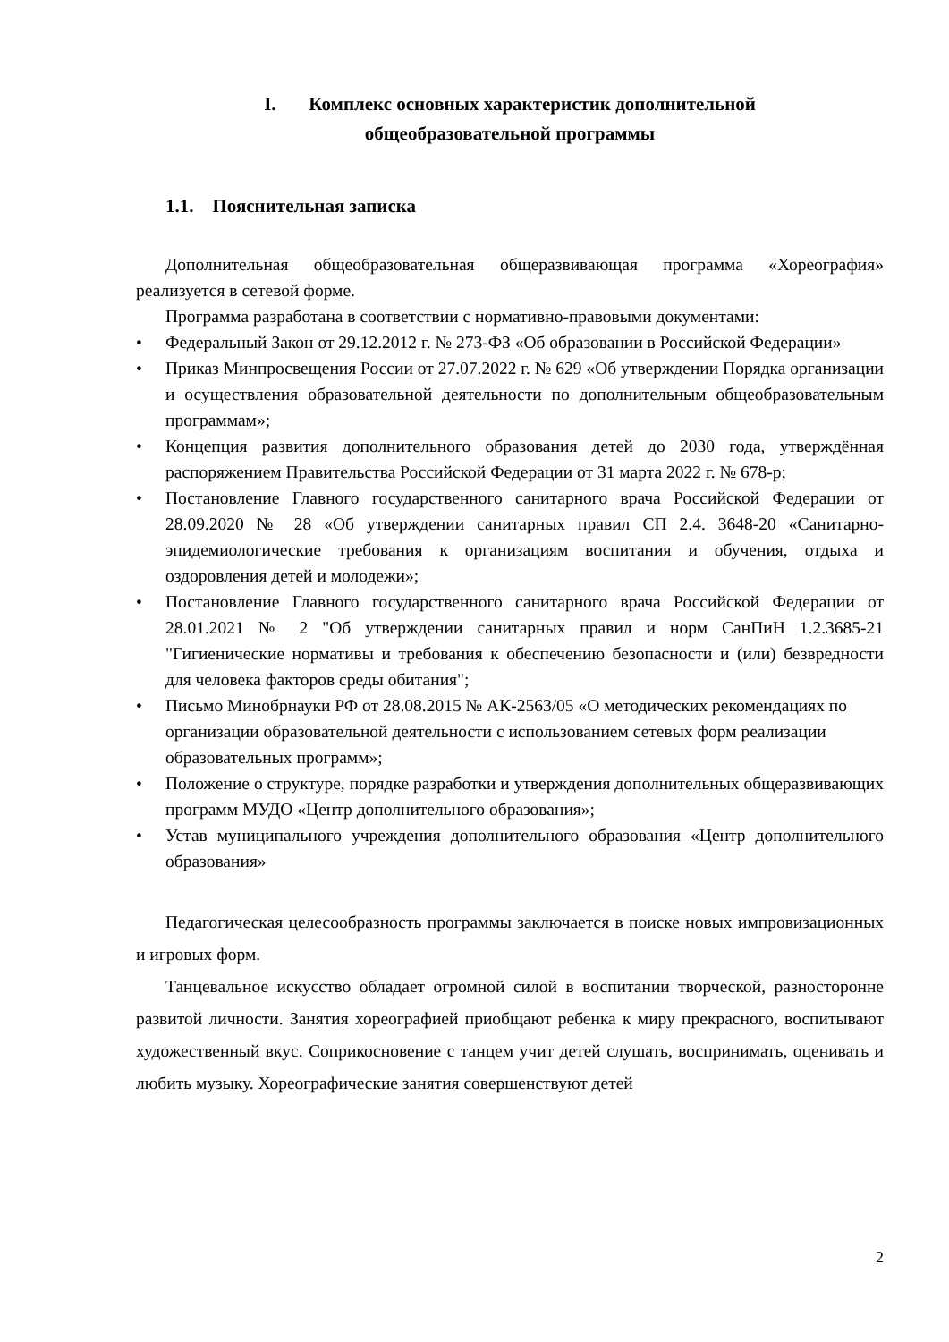I. Комплекс основных характеристик дополнительной
общеобразовательной программы
1.1. Пояснительная записка
Дополнительная общеобразовательная общеразвивающая программа «Хореография» реализуется в сетевой форме.
Программа разработана в соответствии с нормативно-правовыми документами:
• Федеральный Закон от 29.12.2012 г. № 273-ФЗ «Об образовании в Российской Федерации»
• Приказ Минпросвещения России от 27.07.2022 г. № 629 «Об утверждении Порядка организации и осуществления образовательной деятельности по дополнительным общеобразовательным программам»;
• Концепция развития дополнительного образования детей до 2030 года, утверждённая распоряжением Правительства Российской Федерации от 31 марта 2022 г. № 678-р;
• Постановление Главного государственного санитарного врача Российской Федерации от 28.09.2020 № 28 «Об утверждении санитарных правил СП 2.4. 3648-20 «Санитарно-эпидемиологические требования к организациям воспитания и обучения, отдыха и оздоровления детей и молодежи»;
• Постановление Главного государственного санитарного врача Российской Федерации от 28.01.2021 № 2 "Об утверждении санитарных правил и норм СанПиН 1.2.3685-21 "Гигиенические нормативы и требования к обеспечению безопасности и (или) безвредности для человека факторов среды обитания";
• Письмо Минобрнауки РФ от 28.08.2015 № АК-2563/05 «О методических рекомендациях по организации образовательной деятельности с использованием сетевых форм реализации образовательных программ»;
• Положение о структуре, порядке разработки и утверждения дополнительных общеразвивающих программ МУДО «Центр дополнительного образования»;
• Устав муниципального учреждения дополнительного образования «Центр дополнительного образования»
Педагогическая целесообразность программы заключается в поиске новых импровизационных и игровых форм.
Танцевальное искусство обладает огромной силой в воспитании творческой, разносторонне развитой личности. Занятия хореографией приобщают ребенка к миру прекрасного, воспитывают художественный вкус. Соприкосновение с танцем учит детей слушать, воспринимать, оценивать и любить музыку. Хореографические занятия совершенствуют детей
2